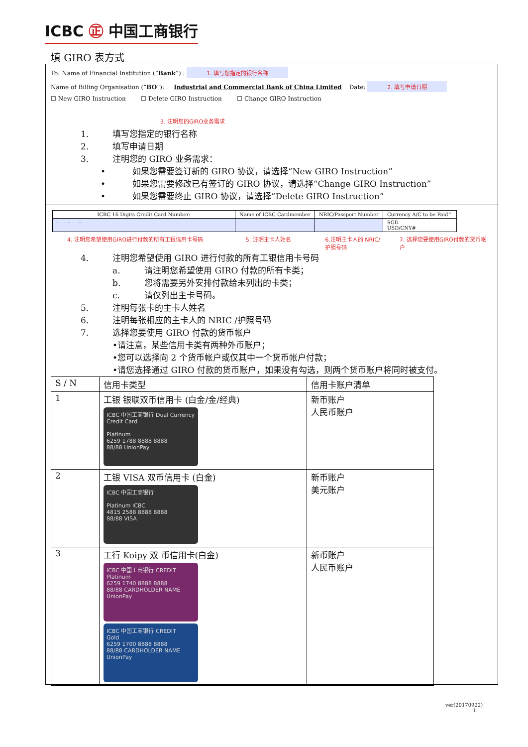ICBC ㊣ 中国工商银行
填 GIRO 表方式
To: Name of Financial Institution (“Bank”) : 1. 填写您指定的银行名称
Name of Billing Organisation (“BO”): Industrial and Commercial Bank of China Limited Date: 2. 填写申请日期
☐ New GIRO Instruction ☐ Delete GIRO Instruction ☐ Change GIRO Instruction
3. 注明您的GIRO业务需求
1. 填写您指定的银行名称
2. 填写申请日期
3. 注明您的 GIRO 业务需求：
• 如果您需要签订新的 GIRO 协议，请选择“New GIRO Instruction”
• 如果您需要修改已有签订的 GIRO 协议，请选择“Change GIRO Instruction”
• 如果您需要终止 GIRO 协议，请选择“Delete GIRO Instruction”
| ICBC 16 Digits Credit Card Number: | Name of ICBC Cardmember | NRIC/Passport Number | Currency A/C to be Paid^ |
| --- | --- | --- | --- |
| - - - | | | SGD USD/CNY# |
4. 注明您希望使用GIRO进行付款的所有工银信用卡号码 5. 注明主卡人姓名 6.注明主卡人的 NRIC/护照号码
7. 选择您要使用GIRO付款的货币帐户
4. 注明您希望使用 GIRO 进行付款的所有工银信用卡号码
a. 请注明您希望使用 GIRO 付款的所有卡类；
b. 您将需要另外安排付款给未列出的卡类；
c. 请仅列出主卡号码。
5. 注明每张卡的主卡人姓名
6. 注明每张相应的主卡人的 NRIC /护照号码
7. 选择您要使用 GIRO 付款的货币帐户
•请注意，某些信用卡类有两种外币账户；
•您可以选择向 2 个货币帐户或仅其中一个货币帐户付款；
•请您选择通过 GIRO 付款的货币账户，如果没有勾选，则两个货币账户将同时被支付。
| S / N | 信用卡类型 | 信用卡账户清单 |
| 1 | 工银 银联双币信用卡 (白金/金/经典) ICBC 中国工商银行 Dual Currency Credit Card Platinum 6259 1788 8888 8888 88/88 UnionPay | 新币账户 人民币账户 |
| 2 | 工银 VISA 双币信用卡 (白金) ICBC 中国工商银行 Platinum ICBC 4815 2588 8888 8888 88/88 VISA | 新币账户 美元账户 |
| 3 | 工行 Koipy 双 币信用卡(白金) ICBC 中国工商银行 CREDIT Platinum 6259 1740 8888 8888 88/88 CARDHOLDER NAME UnionPay ICBC 中国工商银行 CREDIT Gold 6259 1700 8888 8888 88/88 CARDHOLDER NAME UnionPay | 新币账户 人民币账户 |
ver(20170922)
1